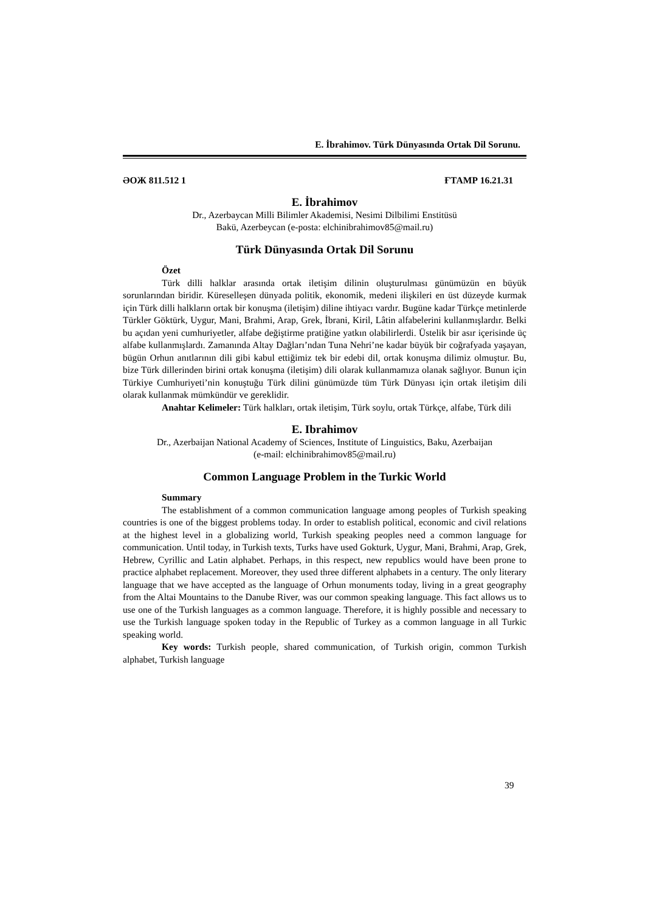E. İbrahimov. Türk Dünyasında Ortak Dil Sorunu.
ƏOЖ 811.512 1 ҒТАМР 16.21.31
E. İbrahimov
Dr., Azerbaycan Milli Bilimler Akademisi, Nesimi Dilbilimi Enstitüsü
Bakü, Azerbeycan (e-posta: elchinibrahimov85@mail.ru)
Türk Dünyasında Ortak Dil Sorunu
Özet
Türk dilli halklar arasında ortak iletişim dilinin oluşturulması günümüzün en büyük sorunlarından biridir. Küreselleşen dünyada politik, ekonomik, medeni ilişkileri en üst düzeyde kurmak için Türk dilli halkların ortak bir konuşma (iletişim) diline ihtiyacı vardır. Bugüne kadar Türkçe metinlerde Türkler Göktürk, Uygur, Mani, Brahmi, Arap, Grek, İbrani, Kiril, Lâtin alfabelerini kullanmışlardır. Belki bu açıdan yeni cumhuriyetler, alfabe değiştirme pratiğine yatkın olabilirlerdi. Üstelik bir asır içerisinde üç alfabe kullanmışlardı. Zamanında Altay Dağları’ndan Tuna Nehri’ne kadar büyük bir coğrafyada yaşayan, bügün Orhun anıtlarının dili gibi kabul ettiğimiz tek bir edebi dil, ortak konuşma dilimiz olmuştur. Bu, bize Türk dillerinden birini ortak konuşma (iletişim) dili olarak kullanmamıza olanak sağlıyor. Bunun için Türkiye Cumhuriyeti’nin konuştuğu Türk dilini günümüzde tüm Türk Dünyası için ortak iletişim dili olarak kullanmak mümkündür ve gereklidir.
Anahtar Kelimeler: Türk halkları, ortak iletişim, Türk soylu, ortak Türkçe, alfabe, Türk dili
E. Ibrahimov
Dr., Azerbaijan National Academy of Sciences, Institute of Linguistics, Baku, Azerbaijan
(e-mail: elchinibrahimov85@mail.ru)
Common Language Problem in the Turkic World
Summary
The establishment of a common communication language among peoples of Turkish speaking countries is one of the biggest problems today. In order to establish political, economic and civil relations at the highest level in a globalizing world, Turkish speaking peoples need a common language for communication. Until today, in Turkish texts, Turks have used Gokturk, Uygur, Mani, Brahmi, Arap, Grek, Hebrew, Cyrillic and Latin alphabet. Perhaps, in this respect, new republics would have been prone to practice alphabet replacement. Moreover, they used three different alphabets in a century. The only literary language that we have accepted as the language of Orhun monuments today, living in a great geography from the Altai Mountains to the Danube River, was our common speaking language. This fact allows us to use one of the Turkish languages as a common language. Therefore, it is highly possible and necessary to use the Turkish language spoken today in the Republic of Turkey as a common language in all Turkic speaking world.
Key words: Turkish people, shared communication, of Turkish origin, common Turkish alphabet, Turkish language
39